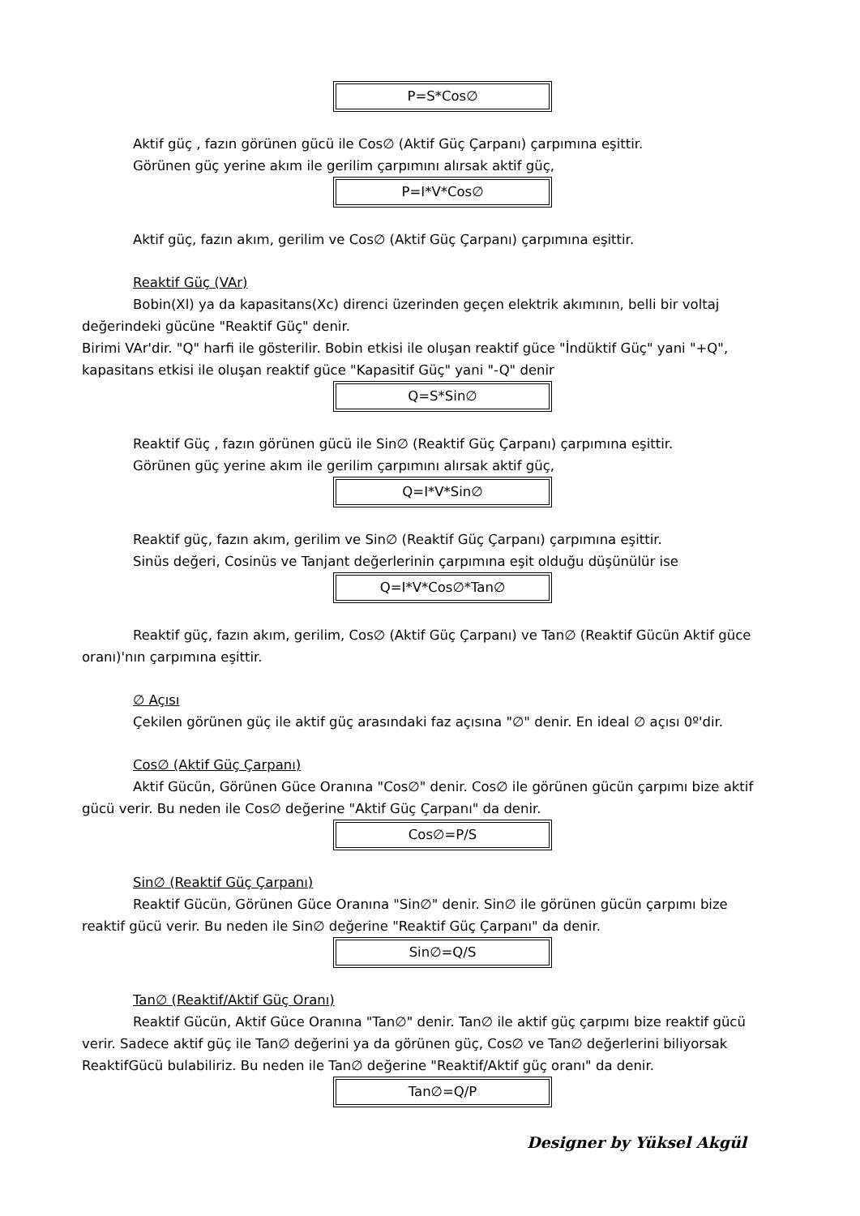P=S*Cos∅
Aktif güç , fazın görünen gücü ile Cos∅ (Aktif Güç Çarpanı) çarpımına eşittir.
Görünen güç yerine akım ile gerilim çarpımını alırsak aktif güç,
P=I*V*Cos∅
Aktif güç, fazın akım, gerilim ve Cos∅ (Aktif Güç Çarpanı) çarpımına eşittir.
Reaktif Güç (VAr)
Bobin(Xl) ya da kapasitans(Xc) direnci üzerinden geçen elektrik akımının, belli bir voltaj
değerindeki gücüne "Reaktif Güç" denir.
Birimi VAr'dir. "Q" harfi ile gösterilir. Bobin etkisi ile oluşan reaktif güce "İndüktif Güç" yani "+Q", kapasitans etkisi ile oluşan reaktif güce "Kapasitif Güç" yani "-Q" denir
Q=S*Sin∅
Reaktif Güç , fazın görünen gücü ile Sin∅ (Reaktif Güç Çarpanı) çarpımına eşittir.
Görünen güç yerine akım ile gerilim çarpımını alırsak aktif güç,
Q=I*V*Sin∅
Reaktif güç, fazın akım, gerilim ve Sin∅ (Reaktif Güç Çarpanı) çarpımına eşittir.
Sinüs değeri, Cosinüs ve Tanjant değerlerinin çarpımına eşit olduğu düşünülür ise
Q=I*V*Cos∅*Tan∅
Reaktif güç, fazın akım, gerilim, Cos∅ (Aktif Güç Çarpanı) ve Tan∅ (Reaktif Gücün Aktif güce
oranı)'nın çarpımına eşittir.
∅ Açısı
Çekilen görünen güç ile aktif güç arasındaki faz açısına "∅" denir. En ideal ∅ açısı 0º'dir.
Cos∅ (Aktif Güç Çarpanı)
Aktif Gücün, Görünen Güce Oranına "Cos∅" denir. Cos∅ ile görünen gücün çarpımı bize aktif
gücü verir. Bu neden ile Cos∅ değerine "Aktif Güç Çarpanı" da denir.
Cos∅=P/S
Sin∅ (Reaktif Güç Çarpanı)
Reaktif Gücün, Görünen Güce Oranına "Sin∅" denir. Sin∅ ile görünen gücün çarpımı bize
reaktif gücü verir. Bu neden ile Sin∅ değerine "Reaktif Güç Çarpanı" da denir.
Sin∅=Q/S
Tan∅ (Reaktif/Aktif Güç Oranı)
Reaktif Gücün, Aktif Güce Oranına "Tan∅" denir. Tan∅ ile aktif güç çarpımı bize reaktif gücü
verir. Sadece aktif güç ile Tan∅ değerini ya da görünen güç, Cos∅ ve Tan∅ değerlerini biliyorsak ReaktifGücü bulabiliriz. Bu neden ile Tan∅ değerine "Reaktif/Aktif güç oranı" da denir.
Tan∅=Q/P
Designer by Yüksel Akgül